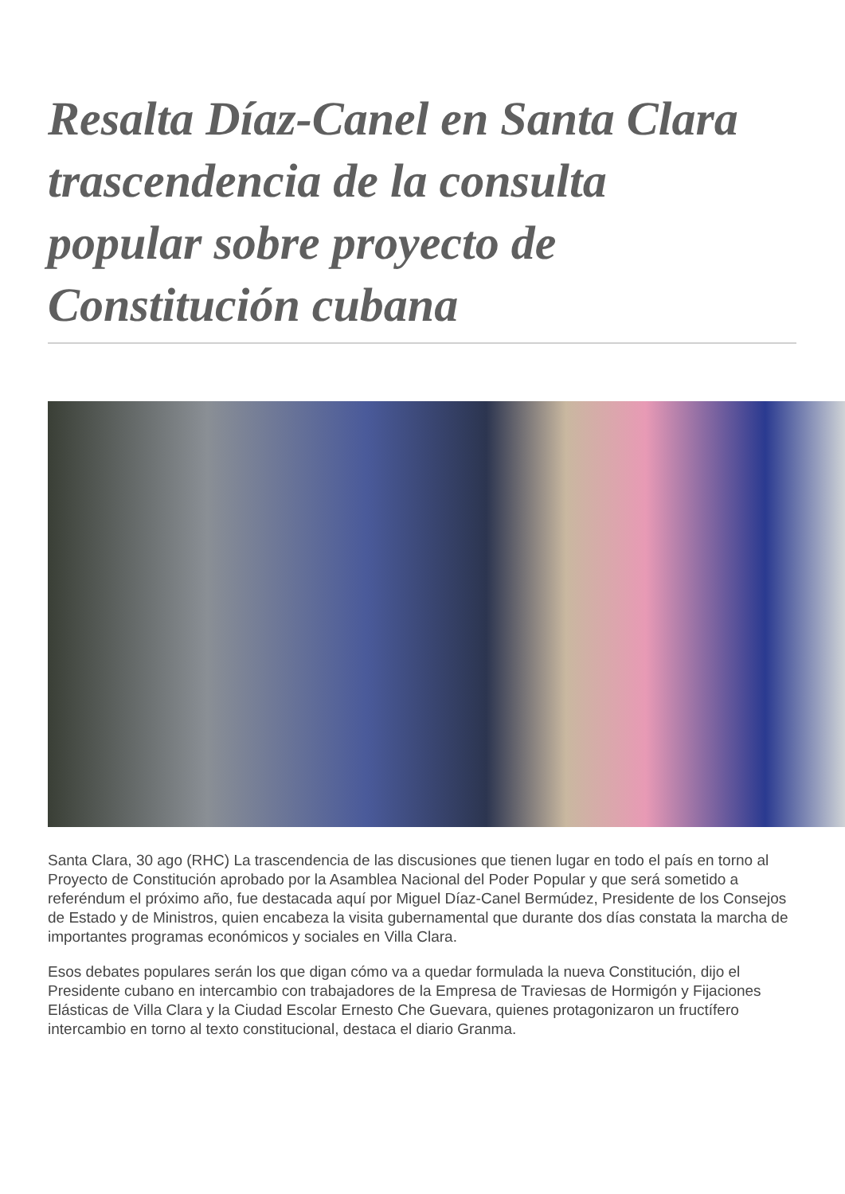Resalta Díaz-Canel en Santa Clara trascendencia de la consulta popular sobre proyecto de Constitución cubana
Santa Clara, 30 ago (RHC) La trascendencia de las discusiones que tienen lugar en todo el país en torno al Proyecto de Constitución aprobado por la Asamblea Nacional del Poder Popular y que será sometido a referéndum el próximo año, fue destacada aquí por Miguel Díaz-Canel Bermúdez, Presidente de los Consejos de Estado y de Ministros, quien encabeza la visita gubernamental que durante dos días constata la marcha de importantes programas económicos y sociales en Villa Clara.
Esos debates populares serán los que digan cómo va a quedar formulada la nueva Constitución, dijo el Presidente cubano en intercambio con trabajadores de la Empresa de Traviesas de Hormigón y Fijaciones Elásticas de Villa Clara y la Ciudad Escolar Ernesto Che Guevara, quienes protagonizaron un fructífero intercambio en torno al texto constitucional, destaca el diario Granma.